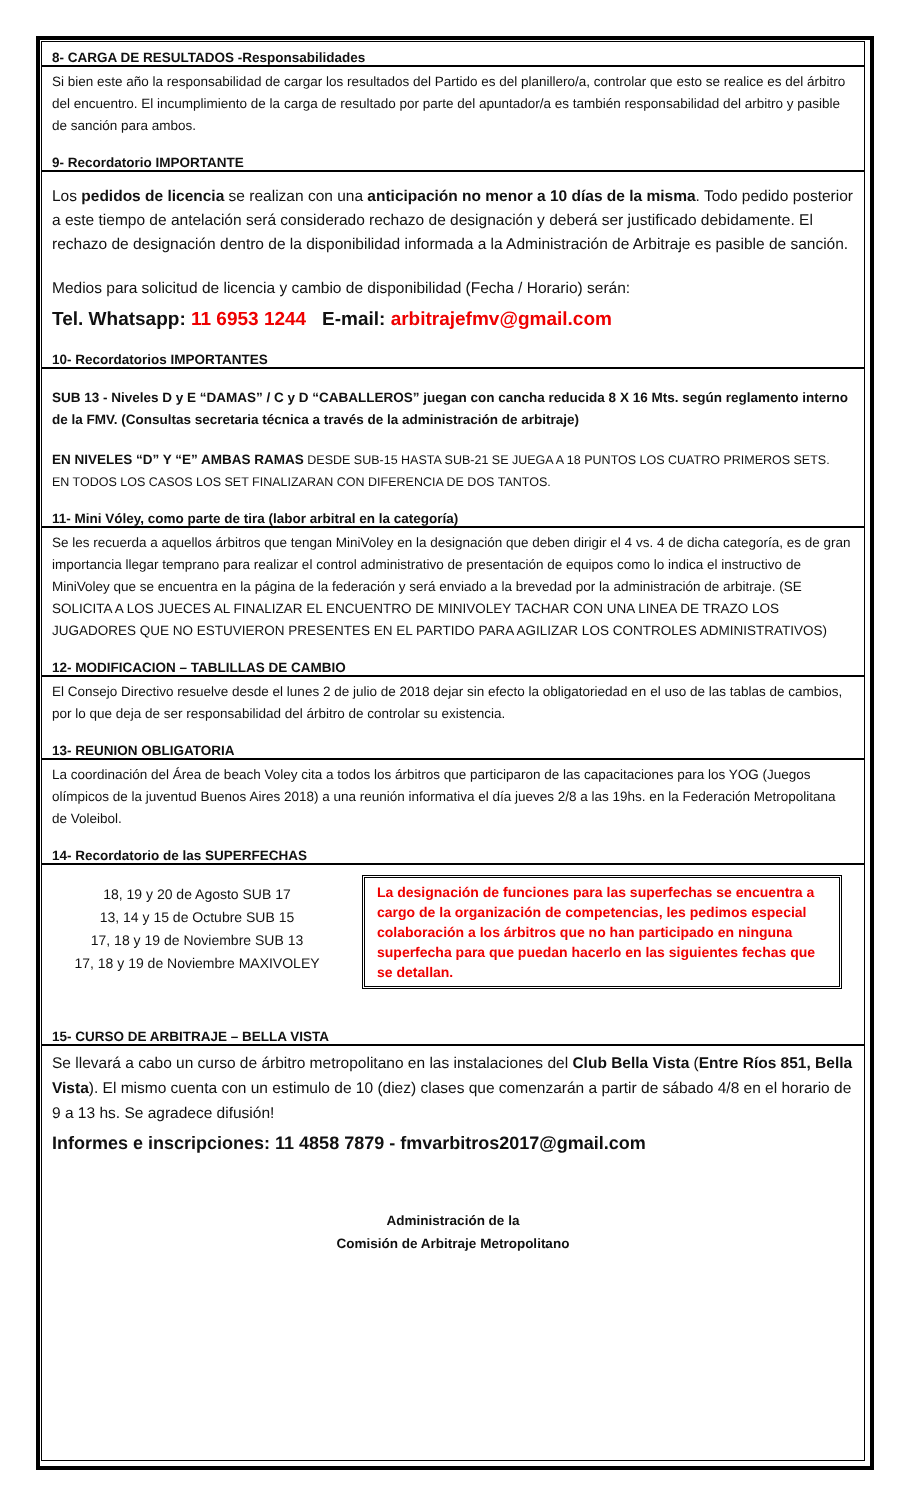8- CARGA DE RESULTADOS -Responsabilidades
Si bien este año la responsabilidad de cargar los resultados del Partido es del planillero/a, controlar que esto se realice es del árbitro del encuentro. El incumplimiento de la carga de resultado por parte del apuntador/a es también responsabilidad del arbitro y pasible de sanción para ambos.
9- Recordatorio IMPORTANTE
Los pedidos de licencia se realizan con una anticipación no menor a 10 días de la misma. Todo pedido posterior a este tiempo de antelación será considerado rechazo de designación y deberá ser justificado debidamente. El rechazo de designación dentro de la disponibilidad informada a la Administración de Arbitraje es pasible de sanción.
Medios para solicitud de licencia y cambio de disponibilidad (Fecha / Horario) serán:
Tel. Whatsapp: 11 6953 1244 E-mail: arbitrajefmv@gmail.com
10- Recordatorios IMPORTANTES
SUB 13 - Niveles D y E “DAMAS” / C y D “CABALLEROS” juegan con cancha reducida 8 X 16 Mts. según reglamento interno de la FMV. (Consultas secretaria técnica a través de la administración de arbitraje)
EN NIVELES “D” Y “E” AMBAS RAMAS DESDE SUB-15 HASTA SUB-21 SE JUEGA A 18 PUNTOS LOS CUATRO PRIMEROS SETS.
EN TODOS LOS CASOS LOS SET FINALIZARAN CON DIFERENCIA DE DOS TANTOS.
11- Mini Vóley, como parte de tira (labor arbitral en la categoría)
Se les recuerda a aquellos árbitros que tengan MiniVoley en la designación que deben dirigir el 4 vs. 4 de dicha categoría, es de gran importancia llegar temprano para realizar el control administrativo de presentación de equipos como lo indica el instructivo de MiniVoley que se encuentra en la página de la federación y será enviado a la brevedad por la administración de arbitraje. (SE SOLICITA A LOS JUECES AL FINALIZAR EL ENCUENTRO DE MINIVOLEY TACHAR CON UNA LINEA DE TRAZO LOS JUGADORES QUE NO ESTUVIERON PRESENTES EN EL PARTIDO PARA AGILIZAR LOS CONTROLES ADMINISTRATIVOS)
12- MODIFICACION – TABLILLAS DE CAMBIO
El Consejo Directivo resuelve desde el lunes 2 de julio de 2018 dejar sin efecto la obligatoriedad en el uso de las tablas de cambios, por lo que deja de ser responsabilidad del árbitro de controlar su existencia.
13- REUNION OBLIGATORIA
La coordinación del Área de beach Voley cita a todos los árbitros que participaron de las capacitaciones para los YOG (Juegos olímpicos de la juventud Buenos Aires 2018) a una reunión informativa el día jueves 2/8 a las 19hs. en la Federación Metropolitana de Voleibol.
14- Recordatorio de las SUPERFECHAS
18, 19 y 20 de Agosto SUB 17
13, 14 y 15 de Octubre SUB 15
17, 18 y 19 de Noviembre SUB 13
17, 18 y 19 de Noviembre MAXIVOLEY
La designación de funciones para las superfechas se encuentra a cargo de la organización de competencias, les pedimos especial colaboración a los árbitros que no han participado en ninguna superfecha para que puedan hacerlo en las siguientes fechas que se detallan.
15- CURSO DE ARBITRAJE – BELLA VISTA
Se llevará a cabo un curso de árbitro metropolitano en las instalaciones del Club Bella Vista (Entre Ríos 851, Bella Vista). El mismo cuenta con un estimulo de 10 (diez) clases que comenzarán a partir de sábado 4/8 en el horario de 9 a 13 hs. Se agradece difusión!
Informes e inscripciones: 11 4858 7879 - fmvarbitros2017@gmail.com
Administración de la
Comisión de Arbitraje Metropolitano